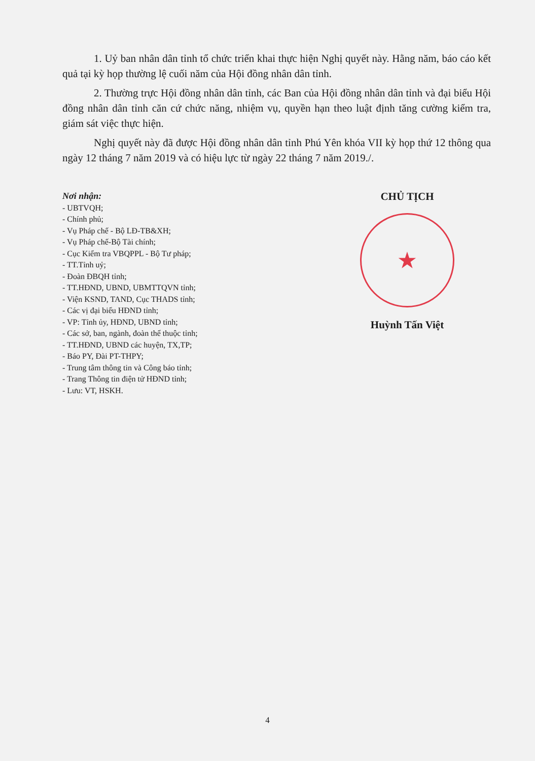1. Uỷ ban nhân dân tỉnh tổ chức triển khai thực hiện Nghị quyết này. Hằng năm, báo cáo kết quả tại kỳ họp thường lệ cuối năm của Hội đồng nhân dân tỉnh.
2. Thường trực Hội đồng nhân dân tỉnh, các Ban của Hội đồng nhân dân tỉnh và đại biểu Hội đồng nhân dân tỉnh căn cứ chức năng, nhiệm vụ, quyền hạn theo luật định tăng cường kiểm tra, giám sát việc thực hiện.
Nghị quyết này đã được Hội đồng nhân dân tỉnh Phú Yên khóa VII kỳ họp thứ 12 thông qua ngày 12 tháng 7 năm 2019 và có hiệu lực từ ngày 22 tháng 7 năm 2019./.
Nơi nhận:
- UBTVQH;
- Chính phủ;
- Vụ Pháp chế - Bộ LĐ-TB&XH;
- Vụ Pháp chế-Bộ Tài chính;
- Cục Kiểm tra VBQPPL - Bộ Tư pháp;
- TT.Tỉnh uỷ;
- Đoàn ĐBQH tỉnh;
- TT.HĐND, UBND, UBMTTQVN tỉnh;
- Viện KSND, TAND, Cục THADS tỉnh;
- Các vị đại biểu HĐND tỉnh;
- VP: Tỉnh ủy, HĐND, UBND tỉnh;
- Các sở, ban, ngành, đoàn thể thuộc tỉnh;
- TT.HĐND, UBND các huyện, TX,TP;
- Báo PY, Đài PT-THPY;
- Trung tâm thông tin và Công báo tỉnh;
- Trang Thông tin điện tử HĐND tỉnh;
- Lưu: VT, HSKH.
CHỦ TỊCH
★
Huỳnh Tấn Việt
4